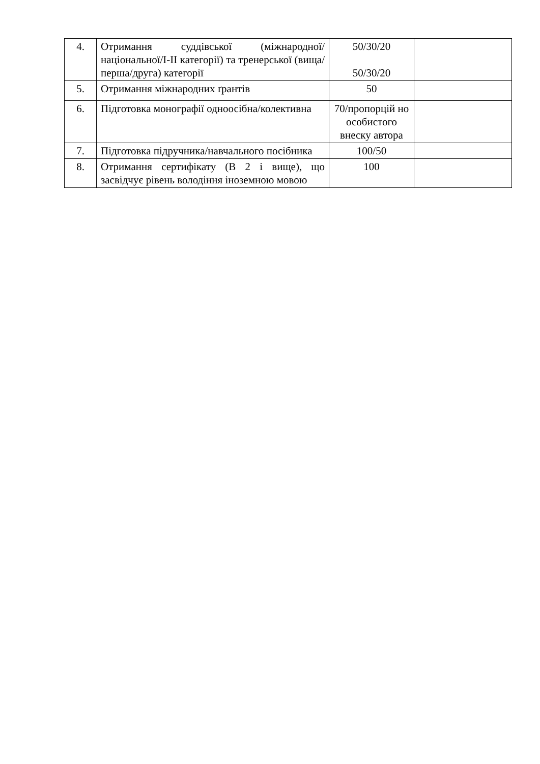| 4. | Отримання суддівської (міжнародної/національної/I-II категорії) та тренерської (вища/перша/друга) категорії | 50/30/20 50/30/20 | |
| 5. | Отримання міжнародних ґрантів | 50 | |
| 6. | Підготовка монографії одноосібна/колективна | 70/пропорцій но особистого внеску автора | |
| 7. | Підготовка підручника/навчального посібника | 100/50 | |
| 8. | Отримання сертифікату (В 2 і вище), що засвідчує рівень володіння іноземною мовою | 100 | |